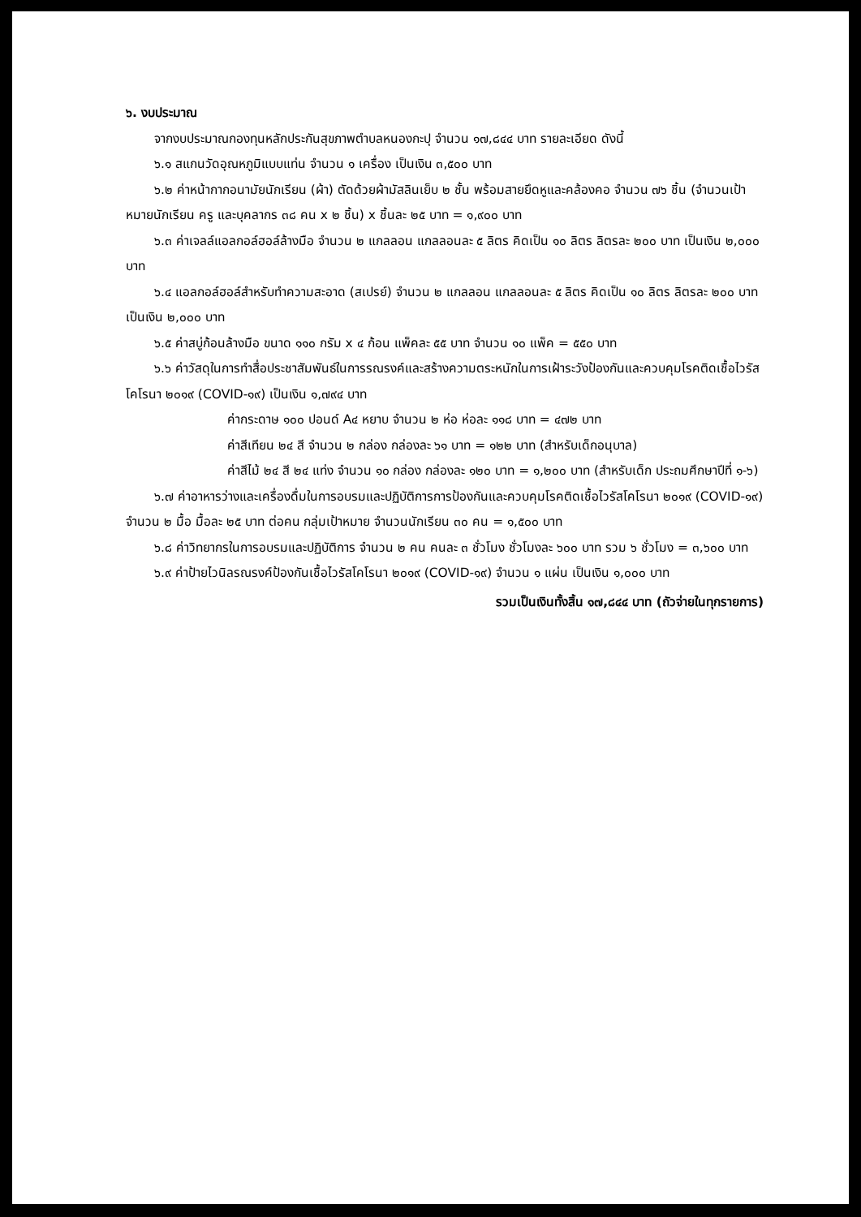๖. งบประมาณ
จากงบประมาณกองทุนหลักประกันสุขภาพตำบลหนองกะปุ จำนวน ๑๗,๘๔๔ บาท รายละเอียด ดังนี้
๖.๑ สแกนวัดอุณหภูมิแบบแท่น จำนวน ๑ เครื่อง เป็นเงิน ๓,๕๐๐ บาท
๖.๒ ค่าหน้ากากอนามัยนักเรียน (ผ้า) ตัดด้วยผ้ามัสลินเย็บ ๒ ชั้น พร้อมสายยึดหูและคล้องคอ จำนวน ๗๖ ชิ้น (จำนวนเป้าหมายนักเรียน ครู และบุคลากร ๓๘ คน x ๒ ชิ้น) x ชิ้นละ ๒๕ บาท = ๑,๙๐๐ บาท
๖.๓ ค่าเจลล์แอลกอล์ฮอล์ล้างมือ จำนวน ๒ แกลลอน แกลลอนละ ๕ ลิตร คิดเป็น ๑๐ ลิตร ลิตรละ ๒๐๐ บาท เป็นเงิน ๒,๐๐๐ บาท
๖.๔ แอลกอล์ฮอล์สำหรับทำความสะอาด (สเปรย์) จำนวน ๒ แกลลอน แกลลอนละ ๕ ลิตร คิดเป็น ๑๐ ลิตร ลิตรละ ๒๐๐ บาท เป็นเงิน ๒,๐๐๐ บาท
๖.๕ ค่าสบู่ก้อนล้างมือ ขนาด ๑๑๐ กรัม x ๔ ก้อน แพ็คละ ๕๕ บาท จำนวน ๑๐ แพ็ค = ๕๕๐ บาท
๖.๖ ค่าวัสดุในการทำสื่อประชาสัมพันธ์ในการรณรงค์และสร้างความตระหนักในการเฝ้าระวังป้องกันและควบคุมโรคติดเชื้อไวรัสโคโรนา ๒๐๑๙ (COVID-๑๙) เป็นเงิน ๑,๗๙๔ บาท
ค่ากระดาษ ๑๐๐ ปอนด์ A๔ หยาบ จำนวน ๒ ห่อ ห่อละ ๑๑๘ บาท = ๔๗๒ บาท
ค่าสีเทียน ๒๔ สี จำนวน ๒ กล่อง กล่องละ ๖๑ บาท = ๑๒๒ บาท (สำหรับเด็กอนุบาล)
ค่าสีไม้ ๒๔ สี ๒๔ แท่ง จำนวน ๑๐ กล่อง กล่องละ ๑๒๐ บาท = ๑,๒๐๐ บาท (สำหรับเด็ก ประถมศึกษาปีที่ ๑-๖)
๖.๗ ค่าอาหารว่างและเครื่องดื่มในการอบรมและปฏิบัติการการป้องกันและควบคุมโรคติดเชื้อไวรัสโคโรนา ๒๐๑๙ (COVID-๑๙) จำนวน ๒ มื้อ มื้อละ ๒๕ บาท ต่อคน กลุ่มเป้าหมาย จำนวนนักเรียน ๓๐ คน = ๑,๕๐๐ บาท
๖.๘ ค่าวิทยากรในการอบรมและปฏิบัติการ จำนวน ๒ คน คนละ ๓ ชั่วโมง ชั่วโมงละ ๖๐๐ บาท รวม ๖ ชั่วโมง = ๓,๖๐๐ บาท
๖.๙ ค่าป้ายไวนิลรณรงค์ป้องกันเชื้อไวรัสโคโรนา ๒๐๑๙ (COVID-๑๙) จำนวน ๑ แผ่น เป็นเงิน ๑,๐๐๐ บาท
รวมเป็นเงินทั้งสิ้น ๑๗,๘๔๔ บาท (ถัวจ่ายในทุกรายการ)